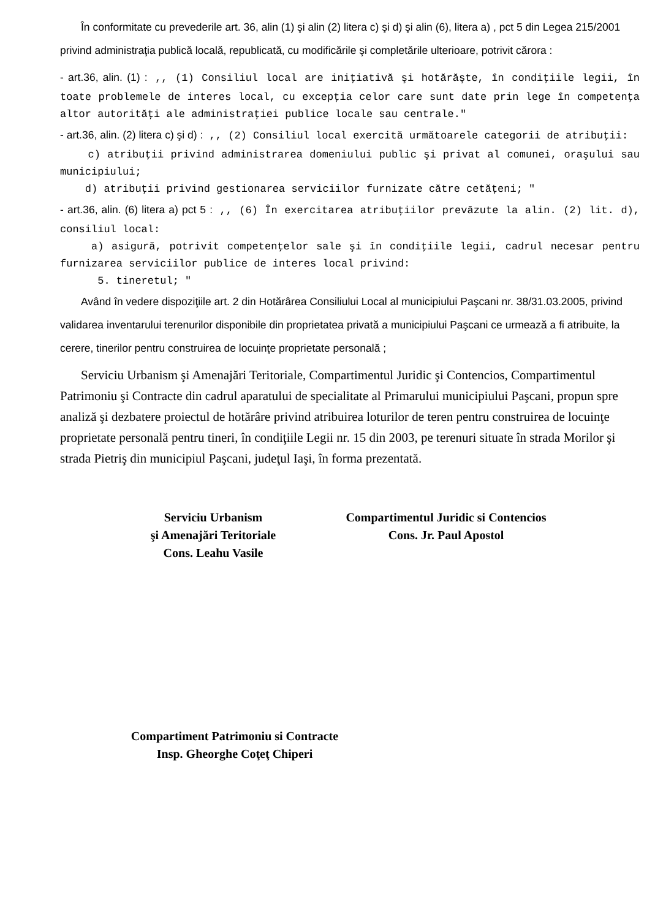În conformitate cu prevederile art. 36, alin (1) şi alin (2) litera c) şi d) şi alin (6), litera a) , pct 5 din Legea 215/2001 privind administraţia publică locală, republicată, cu modificările şi completările ulterioare, potrivit cărora :
- art.36, alin. (1) : ,, (1) Consiliul local are iniţiativă şi hotărăşte, în condiţiile legii, în toate problemele de interes local, cu excepţia celor care sunt date prin lege în competenţa altor autorităţi ale administraţiei publice locale sau centrale."
- art.36, alin. (2) litera c) şi d) : ,, (2) Consiliul local exercită următoarele categorii de atribuţii:
c) atribuţii privind administrarea domeniului public şi privat al comunei, oraşului sau municipiului;
d) atribuţii privind gestionarea serviciilor furnizate către cetăţeni; "
- art.36, alin. (6) litera a) pct 5 : ,, (6) În exercitarea atribuţiilor prevăzute la alin. (2) lit. d), consiliul local:
a) asigură, potrivit competenţelor sale şi în condiţiile legii, cadrul necesar pentru furnizarea serviciilor publice de interes local privind:
5. tineretul; "
Având în vedere dispoziţiile art. 2 din Hotărârea Consiliului Local al municipiului Paşcani nr. 38/31.03.2005, privind validarea inventarului terenurilor disponibile din proprietatea privată a municipiului Paşcani ce urmează a fi atribuite, la cerere, tinerilor pentru construirea de locuinţe proprietate personală ;
Serviciu Urbanism şi Amenajări Teritoriale, Compartimentul Juridic şi Contencios, Compartimentul Patrimoniu şi Contracte din cadrul aparatului de specialitate al Primarului municipiului Paşcani, propun spre analiză şi dezbatere proiectul de hotărâre privind atribuirea loturilor de teren pentru construirea de locuinţe proprietate personală pentru tineri, în condiţiile Legii nr. 15 din 2003, pe terenuri situate în strada Morilor şi strada Pietriş din municipiul Paşcani, judeţul Iaşi, în forma prezentată.
Serviciu Urbanism
şi Amenajări Teritoriale
Cons. Leahu Vasile
Compartimentul Juridic si Contencios
Cons. Jr. Paul Apostol
Compartiment Patrimoniu si Contracte
Insp. Gheorghe Coţeţ Chiperi